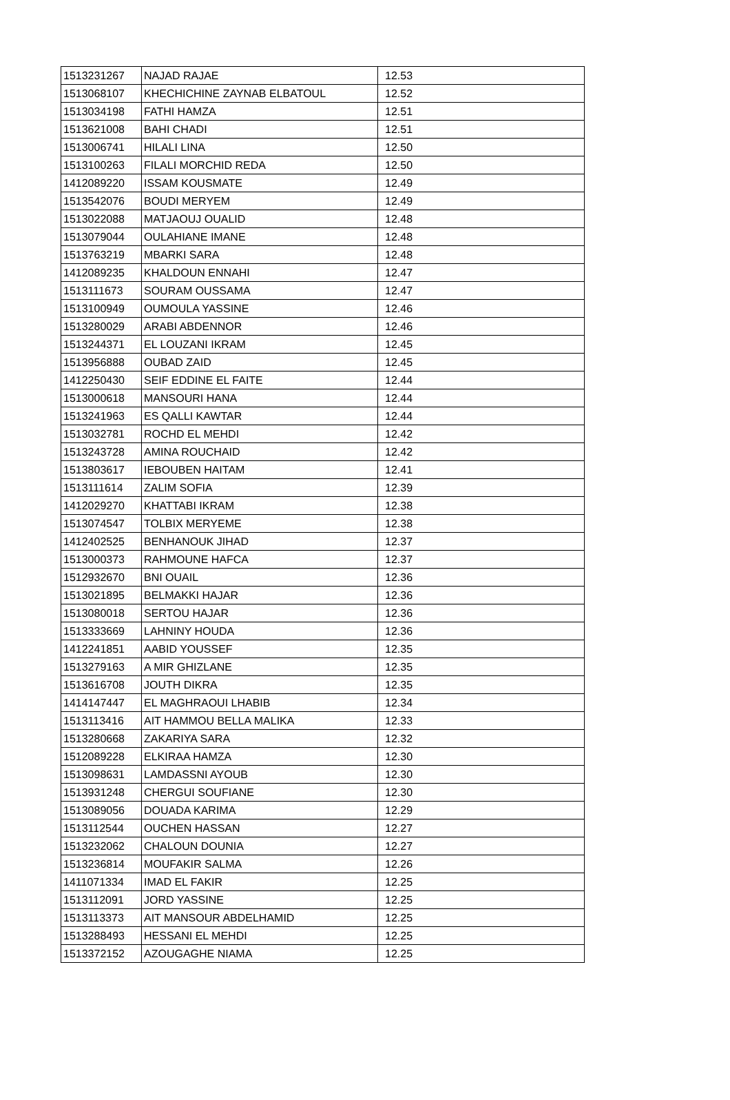| 1513231267 | NAJAD RAJAE | 12.53 |
| 1513068107 | KHECHICHINE ZAYNAB ELBATOUL | 12.52 |
| 1513034198 | FATHI HAMZA | 12.51 |
| 1513621008 | BAHI CHADI | 12.51 |
| 1513006741 | HILALI LINA | 12.50 |
| 1513100263 | FILALI MORCHID REDA | 12.50 |
| 1412089220 | ISSAM KOUSMATE | 12.49 |
| 1513542076 | BOUDI MERYEM | 12.49 |
| 1513022088 | MATJAOUJ OUALID | 12.48 |
| 1513079044 | OULAHIANE IMANE | 12.48 |
| 1513763219 | MBARKI SARA | 12.48 |
| 1412089235 | KHALDOUN ENNAHI | 12.47 |
| 1513111673 | SOURAM OUSSAMA | 12.47 |
| 1513100949 | OUMOULA YASSINE | 12.46 |
| 1513280029 | ARABI ABDENNOR | 12.46 |
| 1513244371 | EL LOUZANI IKRAM | 12.45 |
| 1513956888 | OUBAD ZAID | 12.45 |
| 1412250430 | SEIF EDDINE EL FAITE | 12.44 |
| 1513000618 | MANSOURI HANA | 12.44 |
| 1513241963 | ES QALLI KAWTAR | 12.44 |
| 1513032781 | ROCHD EL MEHDI | 12.42 |
| 1513243728 | AMINA ROUCHAID | 12.42 |
| 1513803617 | IEBOUBEN HAITAM | 12.41 |
| 1513111614 | ZALIM SOFIA | 12.39 |
| 1412029270 | KHATTABI IKRAM | 12.38 |
| 1513074547 | TOLBIX MERYEME | 12.38 |
| 1412402525 | BENHANOUK JIHAD | 12.37 |
| 1513000373 | RAHMOUNE HAFCA | 12.37 |
| 1512932670 | BNI OUAIL | 12.36 |
| 1513021895 | BELMAKKI HAJAR | 12.36 |
| 1513080018 | SERTOU HAJAR | 12.36 |
| 1513333669 | LAHNINY HOUDA | 12.36 |
| 1412241851 | AABID YOUSSEF | 12.35 |
| 1513279163 | A MIR GHIZLANE | 12.35 |
| 1513616708 | JOUTH DIKRA | 12.35 |
| 1414147447 | EL MAGHRAOUI LHABIB | 12.34 |
| 1513113416 | AIT HAMMOU BELLA MALIKA | 12.33 |
| 1513280668 | ZAKARIYA SARA | 12.32 |
| 1512089228 | ELKIRAA HAMZA | 12.30 |
| 1513098631 | LAMDASSNI AYOUB | 12.30 |
| 1513931248 | CHERGUI SOUFIANE | 12.30 |
| 1513089056 | DOUADA KARIMA | 12.29 |
| 1513112544 | OUCHEN HASSAN | 12.27 |
| 1513232062 | CHALOUN DOUNIA | 12.27 |
| 1513236814 | MOUFAKIR SALMA | 12.26 |
| 1411071334 | IMAD EL FAKIR | 12.25 |
| 1513112091 | JORD YASSINE | 12.25 |
| 1513113373 | AIT MANSOUR ABDELHAMID | 12.25 |
| 1513288493 | HESSANI EL MEHDI | 12.25 |
| 1513372152 | AZOUGAGHE NIAMA | 12.25 |